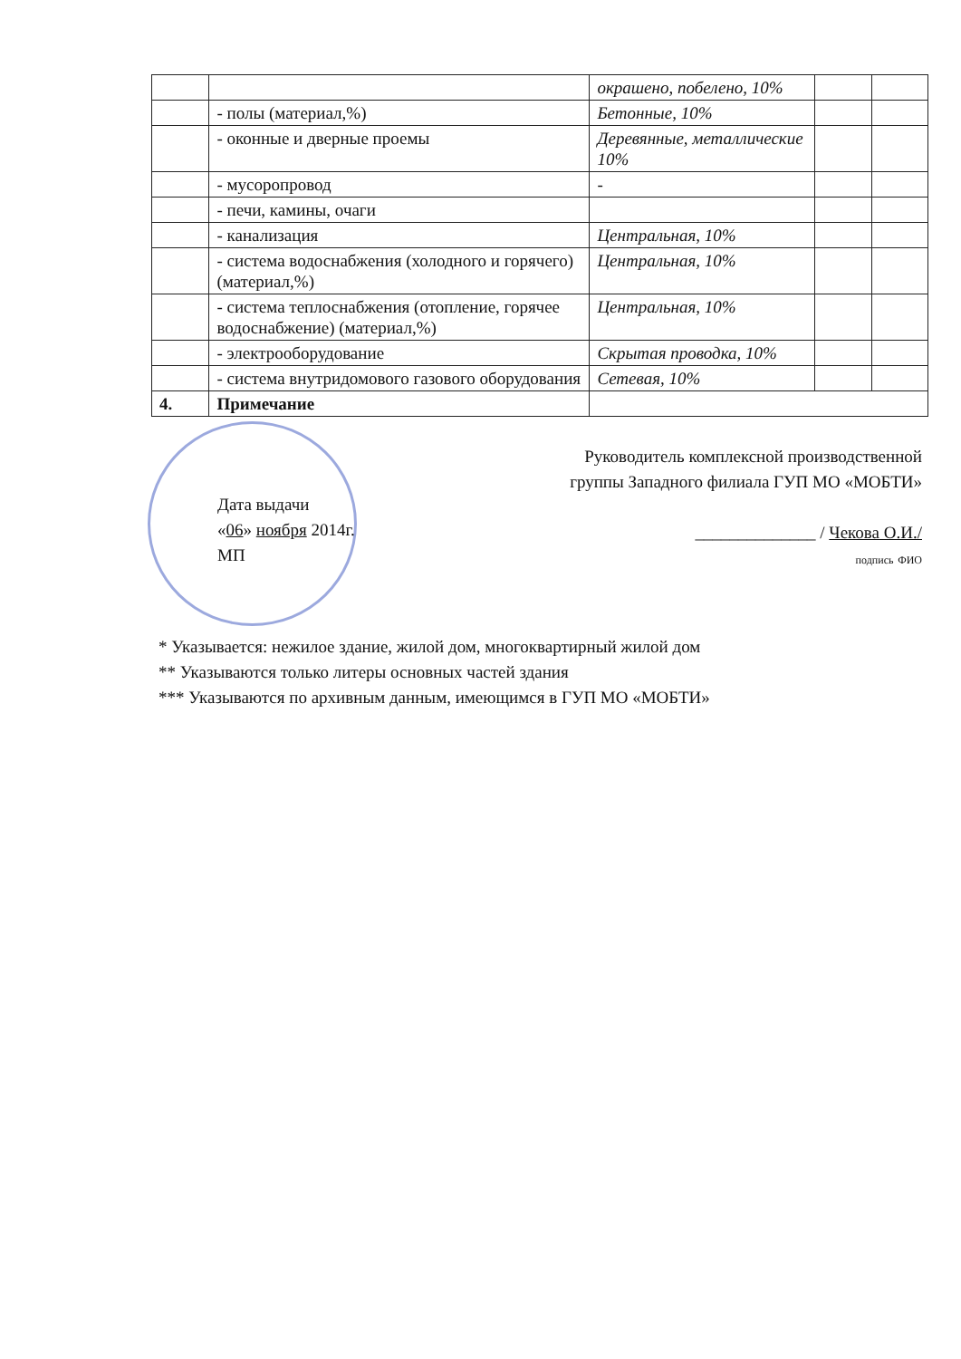| | | окрашено, побелено, 10% | | |
| | - полы (материал,%) | Бетонные, 10% | | |
| | - оконные и дверные проемы | Деревянные, металлические 10% | | |
| | - мусоропровод | - | | |
| | - печи, камины, очаги | | | |
| | - канализация | Центральная, 10% | | |
| | - система водоснабжения (холодного и горячего) (материал,%) | Центральная, 10% | | |
| | - система теплоснабжения (отопление, горячее водоснабжение) (материал,%) | Центральная, 10% | | |
| | - электрооборудование | Скрытая проводка, 10% | | |
| | - система внутридомового газового оборудования | Сетевая, 10% | | |
| 4. | Примечание | | | |
Руководитель комплексной производственной
группы Западного филиала ГУП МО «МОБТИ»
______________ / Чекова О.И./
подпись ФИО
Дата выдачи
«06» ноября 2014г.
МП
* Указывается: нежилое здание, жилой дом, многоквартирный жилой дом
** Указываются только литеры основных частей здания
*** Указываются по архивным данным, имеющимся в ГУП МО «МОБТИ»